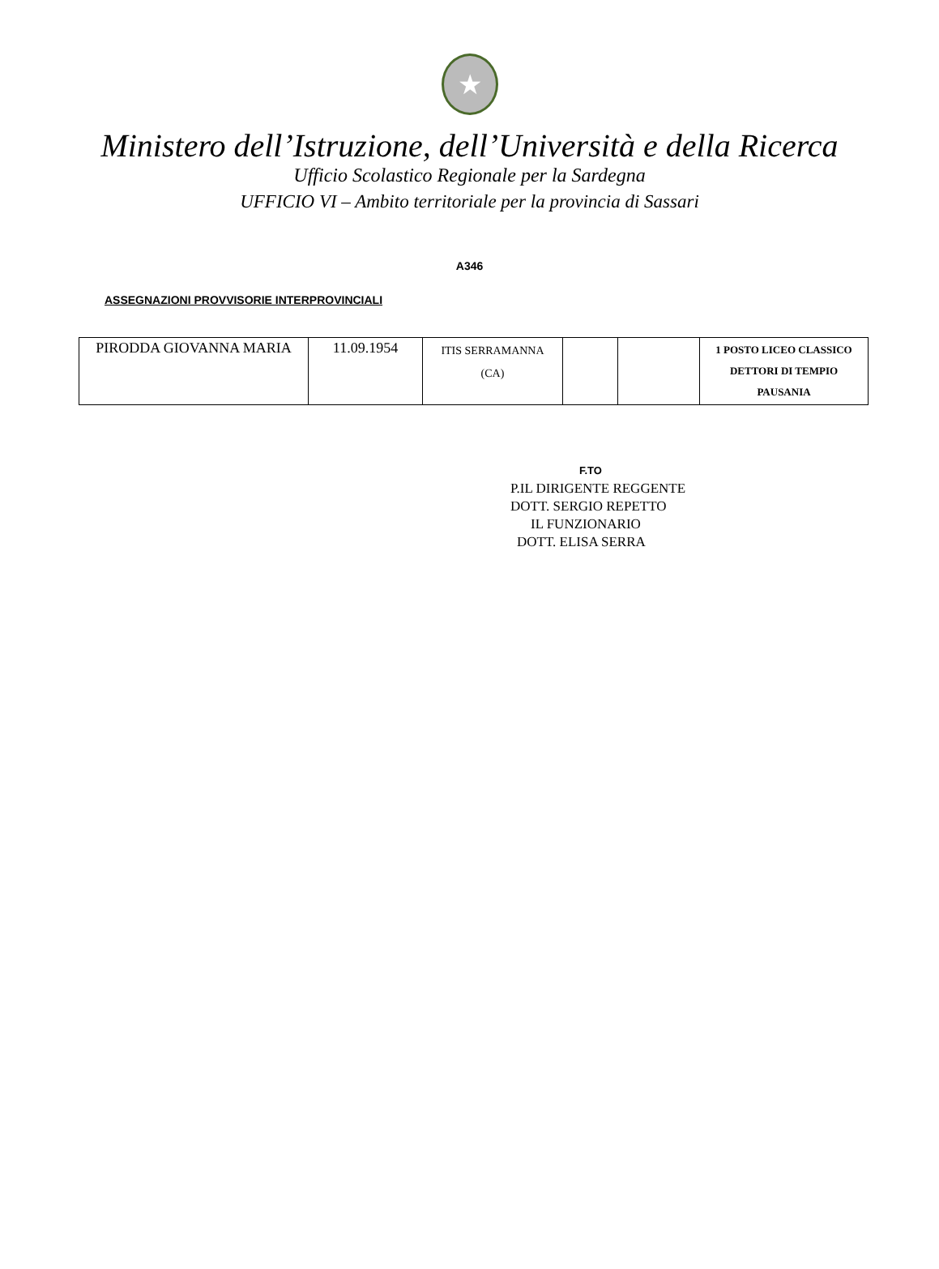★
Ministero dell’Istruzione, dell’Università e della Ricerca
Ufficio Scolastico Regionale per la Sardegna
UFFICIO VI – Ambito territoriale per la provincia di Sassari
A346
ASSEGNAZIONI PROVVISORIE INTERPROVINCIALI
| PIRODDA GIOVANNA MARIA | 11.09.1954 | ITIS SERRAMANNA (CA) | | | 1 POSTO LICEO CLASSICO DETTORI DI TEMPIO PAUSANIA |
F.TO
P.IL DIRIGENTE REGGENTE
DOTT. SERGIO REPETTO
IL FUNZIONARIO
DOTT. ELISA SERRA